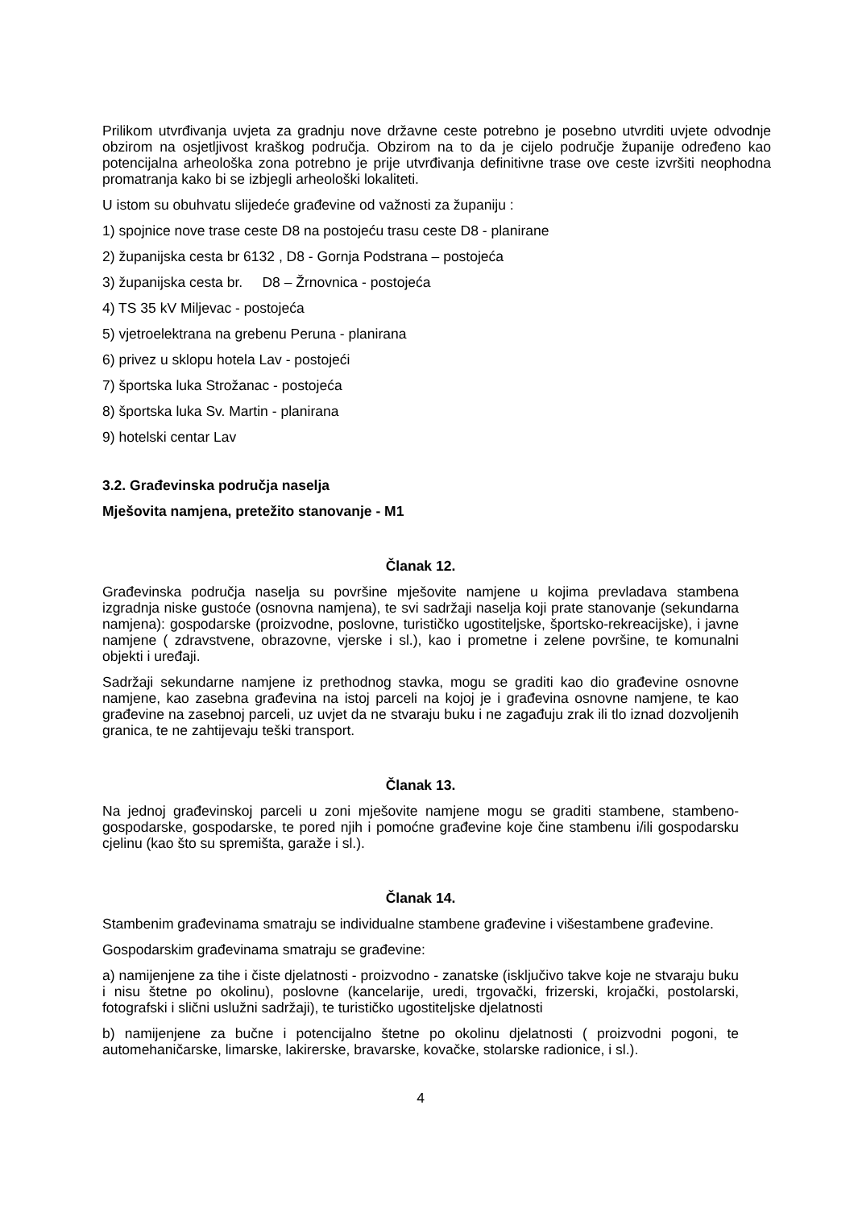Prilikom utvrđivanja uvjeta za gradnju nove državne ceste potrebno je posebno utvrditi uvjete odvodnje obzirom na osjetljivost kraškog područja. Obzirom na to da je cijelo područje županije određeno kao potencijalna arheološka zona potrebno je prije utvrđivanja definitivne trase ove ceste izvršiti neophodna promatranja kako bi se izbjegli arheološki lokaliteti.
U istom su obuhvatu slijedeće građevine od važnosti za županiju :
1) spojnice nove trase ceste D8 na postojeću trasu ceste D8 - planirane
2) županijska cesta br 6132 , D8 - Gornja Podstrana – postojeća
3) županijska cesta br. D8 – Žrnovnica - postojeća
4) TS 35 kV Miljevac - postojeća
5) vjetroelektrana na grebenu Peruna - planirana
6) privez u sklopu hotela Lav - postojeći
7) športska luka Strožanac - postojeća
8) športska luka Sv. Martin - planirana
9) hotelski centar Lav
3.2. Građevinska područja naselja
Mješovita namjena, pretežito stanovanje - M1
Članak 12.
Građevinska područja naselja su površine mješovite namjene u kojima prevladava stambena izgradnja niske gustoće (osnovna namjena), te svi sadržaji naselja koji prate stanovanje (sekundarna namjena): gospodarske (proizvodne, poslovne, turističko ugostiteljske, športsko-rekreacijske), i javne namjene ( zdravstvene, obrazovne, vjerske i sl.), kao i prometne i zelene površine, te komunalni objekti i uređaji.
Sadržaji sekundarne namjene iz prethodnog stavka, mogu se graditi kao dio građevine osnovne namjene, kao zasebna građevina na istoj parceli na kojoj je i građevina osnovne namjene, te kao građevine na zasebnoj parceli, uz uvjet da ne stvaraju buku i ne zagađuju zrak ili tlo iznad dozvoljenih granica, te ne zahtijevaju teški transport.
Članak 13.
Na jednoj građevinskoj parceli u zoni mješovite namjene mogu se graditi stambene, stambeno-gospodarske, gospodarske, te pored njih i pomoćne građevine koje čine stambenu i/ili gospodarsku cjelinu (kao što su spremišta, garaže i sl.).
Članak 14.
Stambenim građevinama smatraju se individualne stambene građevine i višestambene građevine.
Gospodarskim građevinama smatraju se građevine:
a) namijenjene za tihe i čiste djelatnosti - proizvodno - zanatske (isključivo takve koje ne stvaraju buku i nisu štetne po okolinu), poslovne (kancelarije, uredi, trgovački, frizerski, krojački, postolarski, fotografski i slični uslužni sadržaji), te turističko ugostiteljske djelatnosti
b) namijenjene za bučne i potencijalno štetne po okolinu djelatnosti ( proizvodni pogoni, te automehaničarske, limarske, lakirerske, bravarske, kovačke, stolarske radionice, i sl.).
4